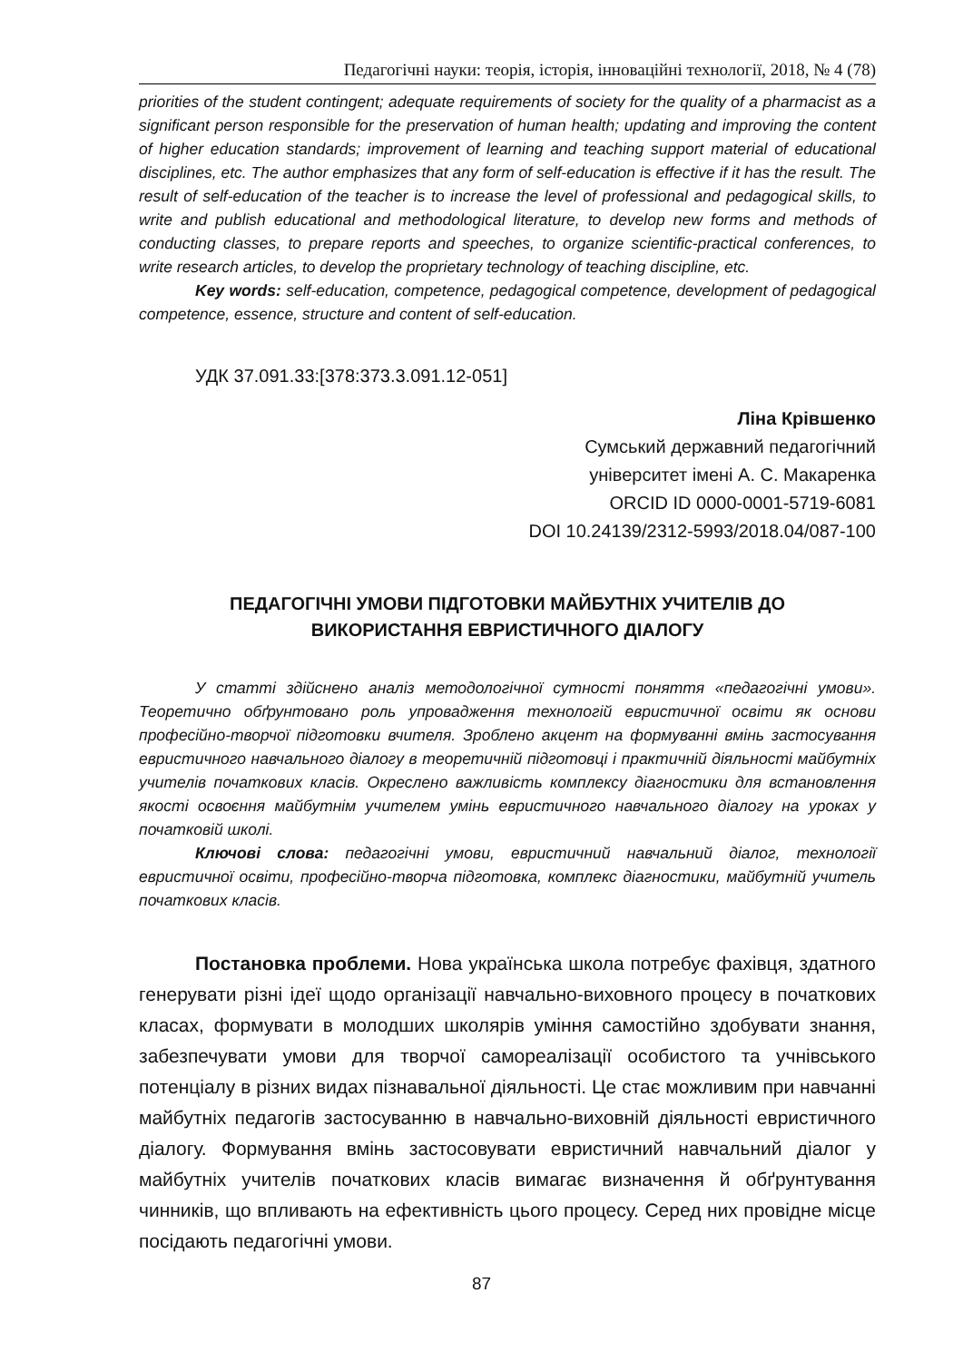Педагогічні науки: теорія, історія, інноваційні технології, 2018, № 4 (78)
priorities of the student contingent; adequate requirements of society for the quality of a pharmacist as a significant person responsible for the preservation of human health; updating and improving the content of higher education standards; improvement of learning and teaching support material of educational disciplines, etc. The author emphasizes that any form of self-education is effective if it has the result. The result of self-education of the teacher is to increase the level of professional and pedagogical skills, to write and publish educational and methodological literature, to develop new forms and methods of conducting classes, to prepare reports and speeches, to organize scientific-practical conferences, to write research articles, to develop the proprietary technology of teaching discipline, etc.
Key words: self-education, competence, pedagogical competence, development of pedagogical competence, essence, structure and content of self-education.
УДК 37.091.33:[378:373.3.091.12-051]
Ліна Крівшенко
Сумський державний педагогічний
університет імені А. С. Макаренка
ORCID ID 0000-0001-5719-6081
DOI 10.24139/2312-5993/2018.04/087-100
ПЕДАГОГІЧНІ УМОВИ ПІДГОТОВКИ МАЙБУТНІХ УЧИТЕЛІВ ДО ВИКОРИСТАННЯ ЕВРИСТИЧНОГО ДІАЛОГУ
У статті здійснено аналіз методологічної сутності поняття «педагогічні умови». Теоретично обґрунтовано роль упровадження технологій евристичної освіти як основи професійно-творчої підготовки вчителя. Зроблено акцент на формуванні вмінь застосування евристичного навчального діалогу в теоретичній підготовці і практичній діяльності майбутніх учителів початкових класів. Окреслено важливість комплексу діагностики для встановлення якості освоєння майбутнім учителем умінь евристичного навчального діалогу на уроках у початковій школі.
Ключові слова: педагогічні умови, евристичний навчальний діалог, технології евристичної освіти, професійно-творча підготовка, комплекс діагностики, майбутній учитель початкових класів.
Постановка проблеми. Нова українська школа потребує фахівця, здатного генерувати різні ідеї щодо організації навчально-виховного процесу в початкових класах, формувати в молодших школярів уміння самостійно здобувати знання, забезпечувати умови для творчої самореалізації особистого та учнівського потенціалу в різних видах пізнавальної діяльності. Це стає можливим при навчанні майбутніх педагогів застосуванню в навчально-виховній діяльності евристичного діалогу. Формування вмінь застосовувати евристичний навчальний діалог у майбутніх учителів початкових класів вимагає визначення й обґрунтування чинників, що впливають на ефективність цього процесу. Серед них провідне місце посідають педагогічні умови.
87